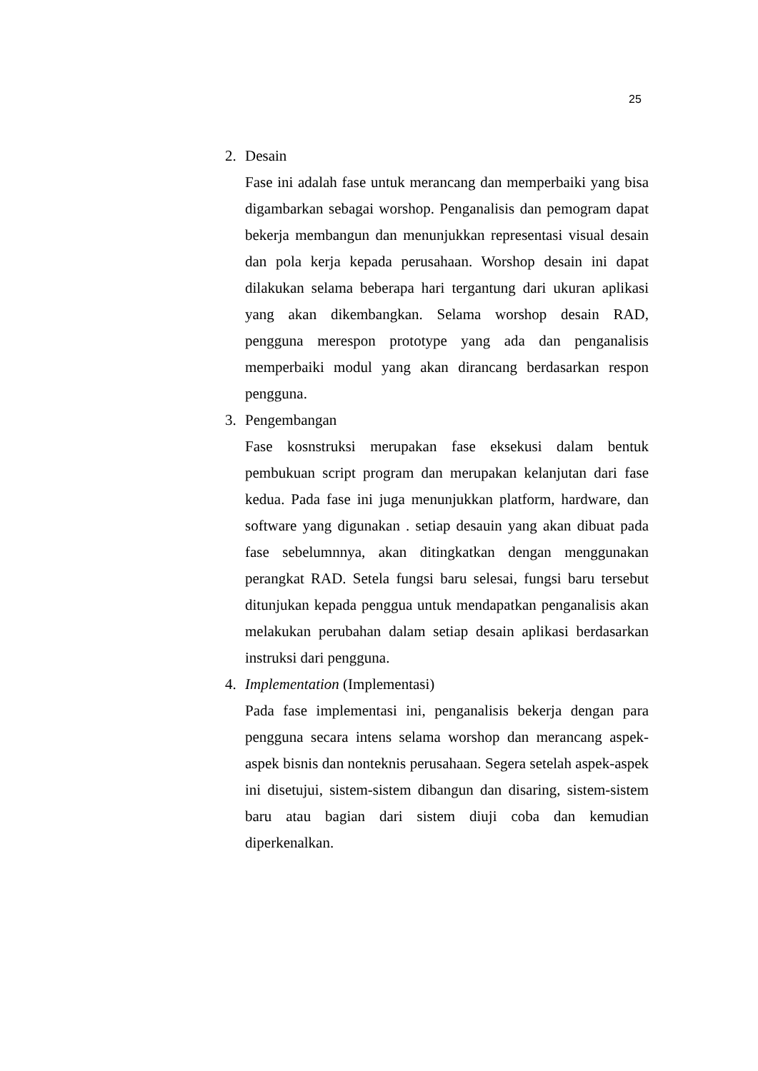25
2. Desain
Fase ini adalah fase untuk merancang dan memperbaiki yang bisa digambarkan sebagai worshop. Penganalisis dan pemogram dapat bekerja membangun dan menunjukkan representasi visual desain dan pola kerja kepada perusahaan. Worshop desain ini dapat dilakukan selama beberapa hari tergantung dari ukuran aplikasi yang akan dikembangkan. Selama worshop desain RAD, pengguna merespon prototype yang ada dan penganalisis memperbaiki modul yang akan dirancang berdasarkan respon pengguna.
3. Pengembangan
Fase kosnstruksi merupakan fase eksekusi dalam bentuk pembukuan script program dan merupakan kelanjutan dari fase kedua. Pada fase ini juga menunjukkan platform, hardware, dan software yang digunakan . setiap desauin yang akan dibuat pada fase sebelumnnya, akan ditingkatkan dengan menggunakan perangkat RAD. Setela fungsi baru selesai, fungsi baru tersebut ditunjukan kepada penggua untuk mendapatkan penganalisis akan melakukan perubahan dalam setiap desain aplikasi berdasarkan instruksi dari pengguna.
4. Implementation (Implementasi)
Pada fase implementasi ini, penganalisis bekerja dengan para pengguna secara intens selama worshop dan merancang aspek-aspek bisnis dan nonteknis perusahaan. Segera setelah aspek-aspek ini disetujui, sistem-sistem dibangun dan disaring, sistem-sistem baru atau bagian dari sistem diuji coba dan kemudian diperkenalkan.